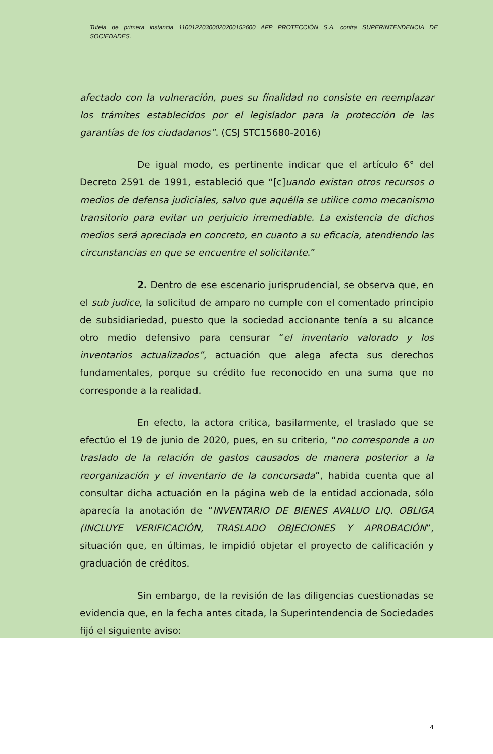Tutela de primera instancia 11001220300020200152600 AFP PROTECCIÓN S.A. contra SUPERINTENDENCIA DE SOCIEDADES.
afectado con la vulneración, pues su finalidad no consiste en reemplazar los trámites establecidos por el legislador para la protección de las garantías de los ciudadanos”. (CSJ STC15680-2016)
De igual modo, es pertinente indicar que el artículo 6° del Decreto 2591 de 1991, estableció que “[c]uando existan otros recursos o medios de defensa judiciales, salvo que aquélla se utilice como mecanismo transitorio para evitar un perjuicio irremediable. La existencia de dichos medios será apreciada en concreto, en cuanto a su eficacia, atendiendo las circunstancias en que se encuentre el solicitante.”
2. Dentro de ese escenario jurisprudencial, se observa que, en el sub judice, la solicitud de amparo no cumple con el comentado principio de subsidiariedad, puesto que la sociedad accionante tenía a su alcance otro medio defensivo para censurar “el inventario valorado y los inventarios actualizados”, actuación que alega afecta sus derechos fundamentales, porque su crédito fue reconocido en una suma que no corresponde a la realidad.
En efecto, la actora critica, basilarmente, el traslado que se efectúo el 19 de junio de 2020, pues, en su criterio, “no corresponde a un traslado de la relación de gastos causados de manera posterior a la reorganización y el inventario de la concursada”, habida cuenta que al consultar dicha actuación en la página web de la entidad accionada, sólo aparecía la anotación de “INVENTARIO DE BIENES AVALUO LIQ. OBLIGA (INCLUYE VERIFICACIÓN, TRASLADO OBJECIONES Y APROBACIÓN”, situación que, en últimas, le impidió objetar el proyecto de calificación y graduación de créditos.
Sin embargo, de la revisión de las diligencias cuestionadas se evidencia que, en la fecha antes citada, la Superintendencia de Sociedades fijó el siguiente aviso:
4